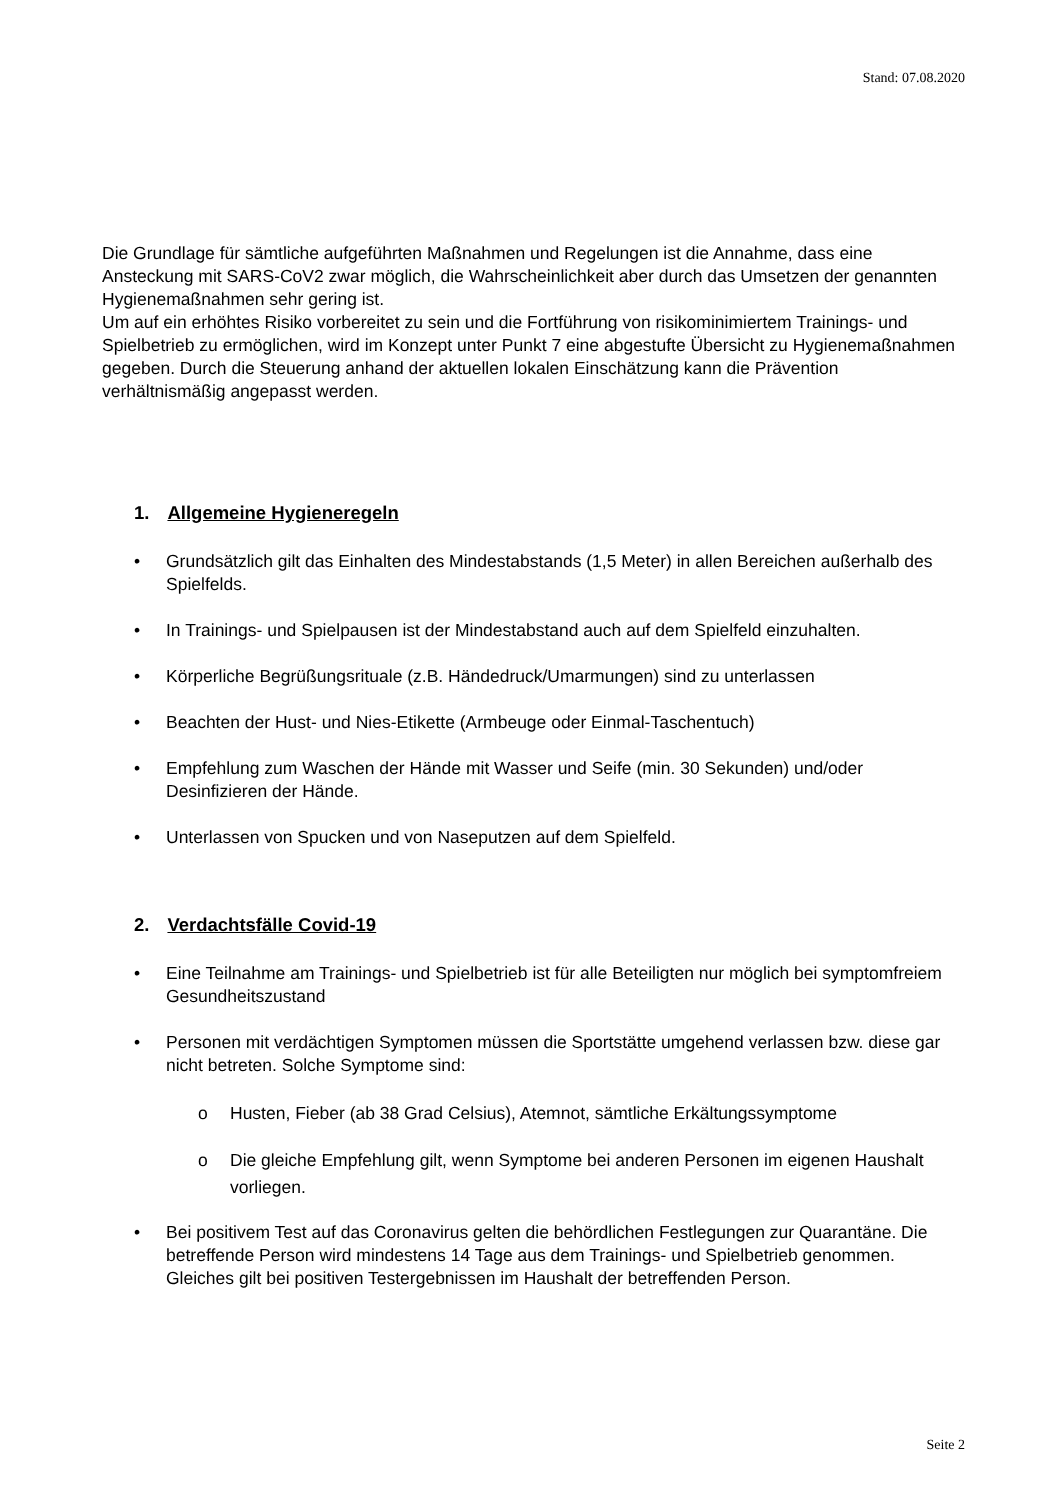Stand: 07.08.2020
Die Grundlage für sämtliche aufgeführten Maßnahmen und Regelungen ist die Annahme, dass eine Ansteckung mit SARS-CoV2 zwar möglich, die Wahrscheinlichkeit aber durch das Umsetzen der genannten Hygienemaßnahmen sehr gering ist.
Um auf ein erhöhtes Risiko vorbereitet zu sein und die Fortführung von risikominimiertem Trainings- und Spielbetrieb zu ermöglichen, wird im Konzept unter Punkt 7 eine abgestufte Übersicht zu Hygienemaßnahmen gegeben. Durch die Steuerung anhand der aktuellen lokalen Einschätzung kann die Prävention verhältnismäßig angepasst werden.
1. Allgemeine Hygieneregeln
• Grundsätzlich gilt das Einhalten des Mindestabstands (1,5 Meter) in allen Bereichen außerhalb des Spielfelds.
• In Trainings- und Spielpausen ist der Mindestabstand auch auf dem Spielfeld einzuhalten.
• Körperliche Begrüßungsrituale (z.B. Händedruck/Umarmungen) sind zu unterlassen
• Beachten der Hust- und Nies-Etikette (Armbeuge oder Einmal-Taschentuch)
• Empfehlung zum Waschen der Hände mit Wasser und Seife (min. 30 Sekunden) und/oder Desinfizieren der Hände.
• Unterlassen von Spucken und von Naseputzen auf dem Spielfeld.
2. Verdachtsfälle Covid-19
• Eine Teilnahme am Trainings- und Spielbetrieb ist für alle Beteiligten nur möglich bei symptomfreiem Gesundheitszustand
• Personen mit verdächtigen Symptomen müssen die Sportstätte umgehend verlassen bzw. diese gar nicht betreten. Solche Symptome sind:
o Husten, Fieber (ab 38 Grad Celsius), Atemnot, sämtliche Erkältungssymptome
o Die gleiche Empfehlung gilt, wenn Symptome bei anderen Personen im eigenen Haushalt vorliegen.
• Bei positivem Test auf das Coronavirus gelten die behördlichen Festlegungen zur Quarantäne. Die betreffende Person wird mindestens 14 Tage aus dem Trainings- und Spielbetrieb genommen. Gleiches gilt bei positiven Testergebnissen im Haushalt der betreffenden Person.
Seite 2